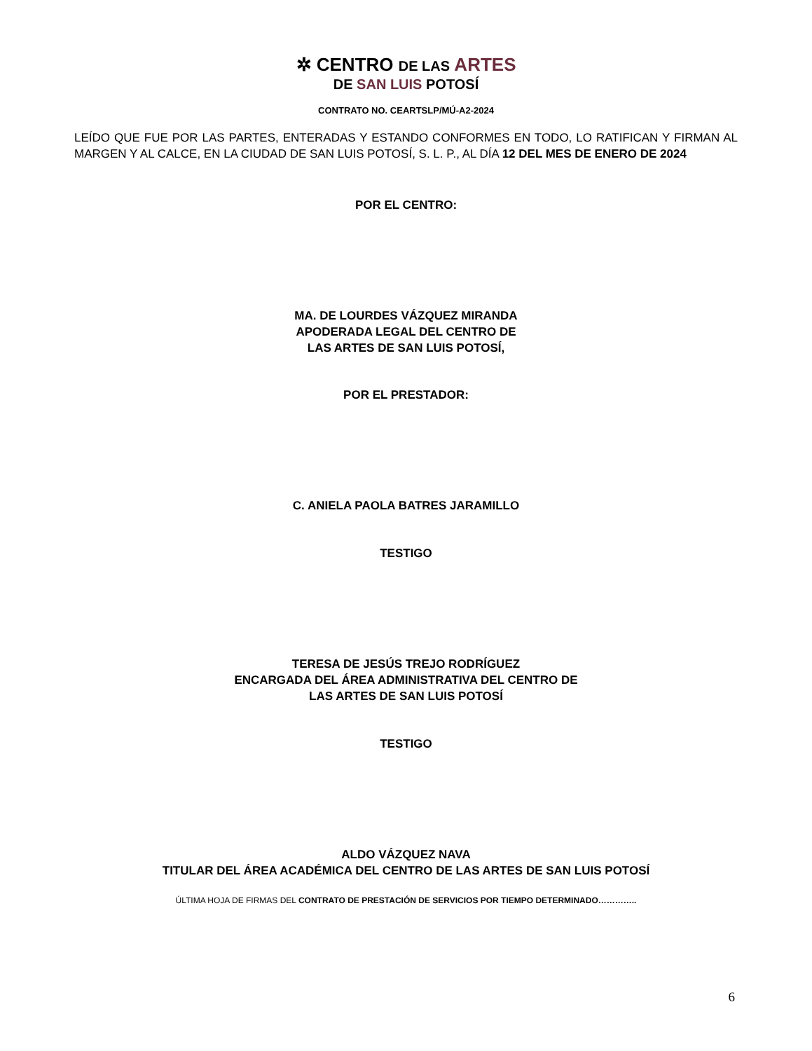✲ CENTRO DE LAS ARTES
DE SAN LUIS POTOSÍ
CONTRATO NO. CEARTSLP/MÚ-A2-2024
LEÍDO QUE FUE POR LAS PARTES, ENTERADAS Y ESTANDO CONFORMES EN TODO, LO RATIFICAN Y FIRMAN AL MARGEN Y AL CALCE, EN LA CIUDAD DE SAN LUIS POTOSÍ, S. L. P., AL DÍA 12 DEL MES DE ENERO DE 2024
POR EL CENTRO:
MA. DE LOURDES VÁZQUEZ MIRANDA
APODERADA LEGAL DEL CENTRO DE
LAS ARTES DE SAN LUIS POTOSÍ,
POR EL PRESTADOR:
C. ANIELA PAOLA BATRES JARAMILLO
TESTIGO
TERESA DE JESÚS TREJO RODRÍGUEZ
ENCARGADA DEL ÁREA ADMINISTRATIVA DEL CENTRO DE
LAS ARTES DE SAN LUIS POTOSÍ
TESTIGO
ALDO VÁZQUEZ NAVA
TITULAR DEL ÁREA ACADÉMICA DEL CENTRO DE LAS ARTES DE SAN LUIS POTOSÍ
ÚLTIMA HOJA DE FIRMAS DEL CONTRATO DE PRESTACIÓN DE SERVICIOS POR TIEMPO DETERMINADO…………..
6